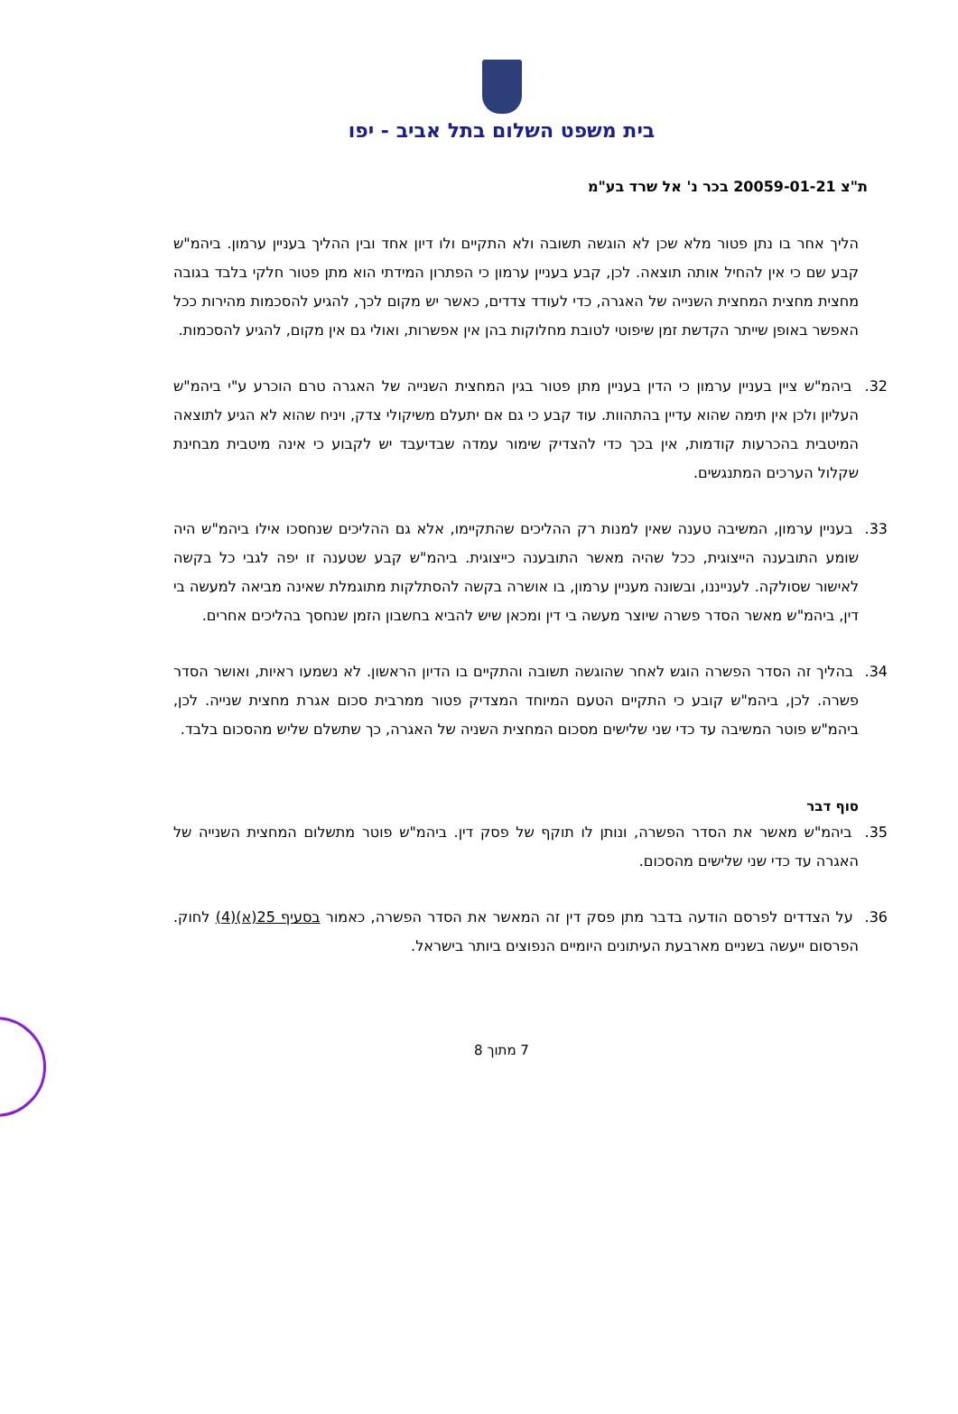בית משפט השלום בתל אביב - יפו
ת"צ 20059-01-21 בכר נ' אל שרד בע"מ
הליך אחר בו נתן פטור מלא שכן לא הוגשה תשובה ולא התקיים ולו דיון אחד ובין ההליך בעניין ערמון. ביהמ"ש קבע שם כי אין להחיל אותה תוצאה. לכן, קבע בעניין ערמון כי הפתרון המידתי הוא מתן פטור חלקי בלבד בגובה מחצית מחצית המחצית השנייה של האגרה, כדי לעודד צדדים, כאשר יש מקום לכך, להגיע להסכמות מהירות ככל האפשר באופן שייתר הקדשת זמן שיפוטי לטובת מחלוקות בהן אין אפשרות, ואולי גם אין מקום, להגיע להסכמות.
32. ביהמ"ש ציין בעניין ערמון כי הדין בעניין מתן פטור בגין המחצית השנייה של האגרה טרם הוכרע ע"י ביהמ"ש העליון ולכן אין תימה שהוא עדיין בהתהוות. עוד קבע כי גם אם יתעלם משיקולי צדק, ויניח שהוא לא הגיע לתוצאה המיטבית בהכרעות קודמות, אין בכך כדי להצדיק שימור עמדה שבדיעבד יש לקבוע כי אינה מיטבית מבחינת שקלול הערכים המתנגשים.
33. בעניין ערמון, המשיבה טענה שאין למנות רק ההליכים שהתקיימו, אלא גם ההליכים שנחסכו אילו ביהמ"ש היה שומע התובענה הייצוגית, ככל שהיה מאשר התובענה כייצוגית. ביהמ"ש קבע שטענה זו יפה לגבי כל בקשה לאישור שסולקה. לענייננו, ובשונה מעניין ערמון, בו אושרה בקשה להסתלקות מתוגמלת שאינה מביאה למעשה בי דין, ביהמ"ש מאשר הסדר פשרה שיוצר מעשה בי דין ומכאן שיש להביא בחשבון הזמן שנחסך בהליכים אחרים.
34. בהליך זה הסדר הפשרה הוגש לאחר שהוגשה תשובה והתקיים בו הדיון הראשון. לא נשמעו ראיות, ואושר הסדר פשרה. לכן, ביהמ"ש קובע כי התקיים הטעם המיוחד המצדיק פטור ממרבית סכום אגרת מחצית שנייה. לכן, ביהמ"ש פוטר המשיבה עד כדי שני שלישים מסכום המחצית השניה של האגרה, כך שתשלם שליש מהסכום בלבד.
סוף דבר
35. ביהמ"ש מאשר את הסדר הפשרה, ונותן לו תוקף של פסק דין. ביהמ"ש פוטר מתשלום המחצית השנייה של האגרה עד כדי שני שלישים מהסכום.
36. על הצדדים לפרסם הודעה בדבר מתן פסק דין זה המאשר את הסדר הפשרה, כאמור בסעיף 25(א)(4) לחוק. הפרסום ייעשה בשניים מארבעת העיתונים היומיים הנפוצים ביותר בישראל.
7 מתוך 8